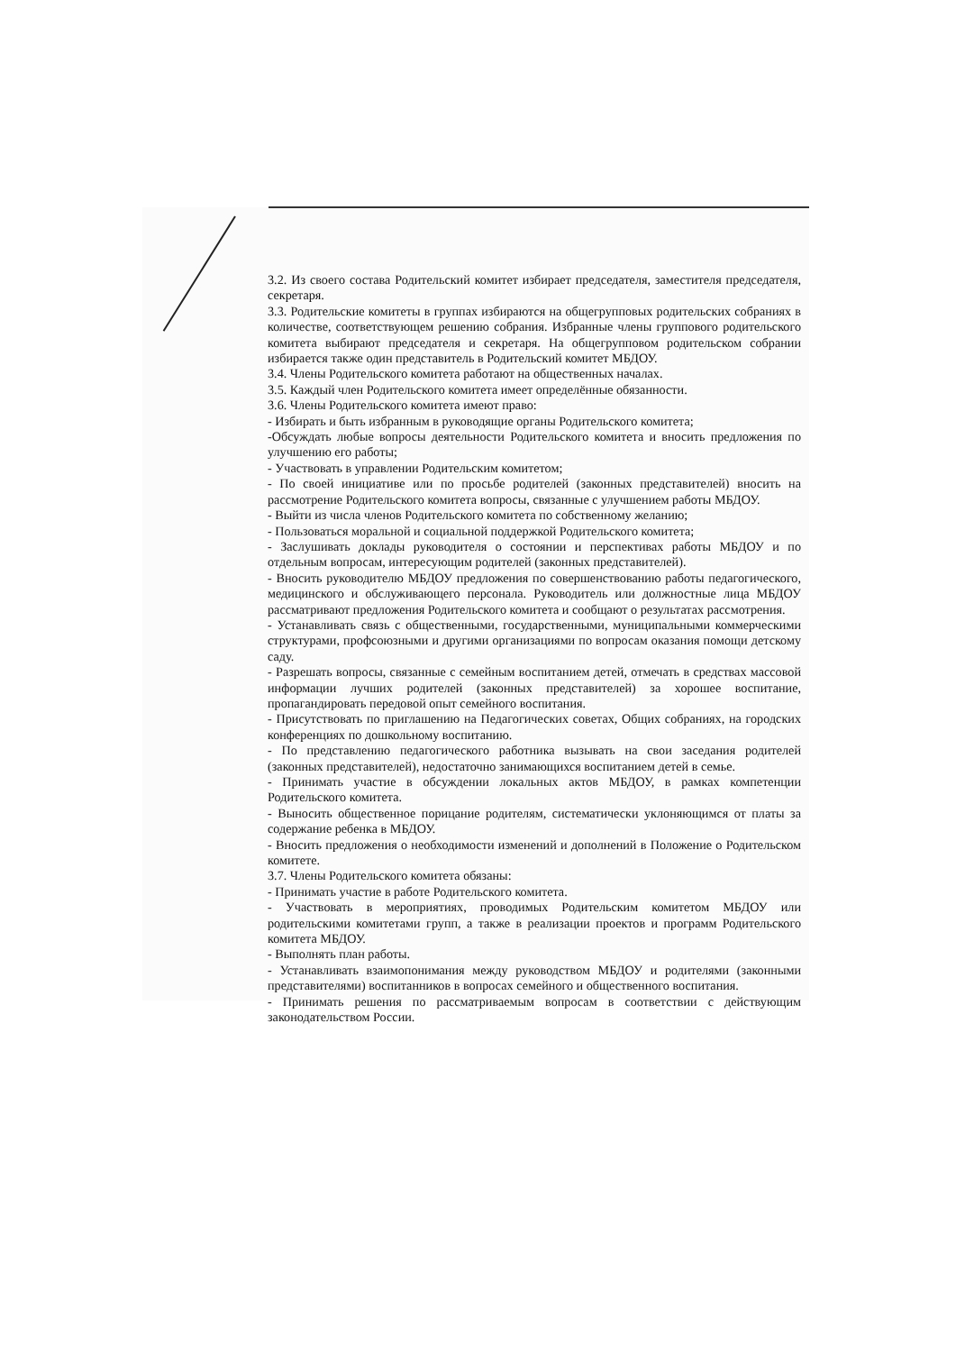3.2. Из своего состава Родительский комитет избирает председателя, заместителя председателя, секретаря.
3.3. Родительские комитеты в группах избираются на общегрупповых родительских собраниях в количестве, соответствующем решению собрания. Избранные члены группового родительского комитета выбирают председателя и секретаря. На общегрупповом родительском собрании избирается также один представитель в Родительский комитет МБДОУ.
3.4. Члены Родительского комитета работают на общественных началах.
3.5. Каждый член Родительского комитета имеет определённые обязанности.
3.6. Члены Родительского комитета имеют право:
- Избирать и быть избранным в руководящие органы Родительского комитета;
-Обсуждать любые вопросы деятельности Родительского комитета и вносить предложения по улучшению его работы;
- Участвовать в управлении Родительским комитетом;
- По своей инициативе или по просьбе родителей (законных представителей) вносить на рассмотрение Родительского комитета вопросы, связанные с улучшением работы МБДОУ.
- Выйти из числа членов Родительского комитета по собственному желанию;
- Пользоваться моральной и социальной поддержкой Родительского комитета;
- Заслушивать доклады руководителя о состоянии и перспективах работы МБДОУ и по отдельным вопросам, интересующим родителей (законных представителей).
- Вносить руководителю МБДОУ предложения по совершенствованию работы педагогического, медицинского и обслуживающего персонала. Руководитель или должностные лица МБДОУ рассматривают предложения Родительского комитета и сообщают о результатах рассмотрения.
- Устанавливать связь с общественными, государственными, муниципальными коммерческими структурами, профсоюзными и другими организациями по вопросам оказания помощи детскому саду.
- Разрешать вопросы, связанные с семейным воспитанием детей, отмечать в средствах массовой информации лучших родителей (законных представителей) за хорошее воспитание, пропагандировать передовой опыт семейного воспитания.
- Присутствовать по приглашению на Педагогических советах, Общих собраниях, на городских конференциях по дошкольному воспитанию.
- По представлению педагогического работника вызывать на свои заседания родителей (законных представителей), недостаточно занимающихся воспитанием детей в семье.
- Принимать участие в обсуждении локальных актов МБДОУ, в рамках компетенции Родительского комитета.
- Выносить общественное порицание родителям, систематически уклоняющимся от платы за содержание ребенка в МБДОУ.
- Вносить предложения о необходимости изменений и дополнений в Положение о Родительском комитете.
3.7. Члены Родительского комитета обязаны:
- Принимать участие в работе Родительского комитета.
- Участвовать в мероприятиях, проводимых Родительским комитетом МБДОУ или родительскими комитетами групп, а также в реализации проектов и программ Родительского комитета МБДОУ.
- Выполнять план работы.
- Устанавливать взаимопонимания между руководством МБДОУ и родителями (законными представителями) воспитанников в вопросах семейного и общественного воспитания.
- Принимать решения по рассматриваемым вопросам в соответствии с действующим законодательством России.